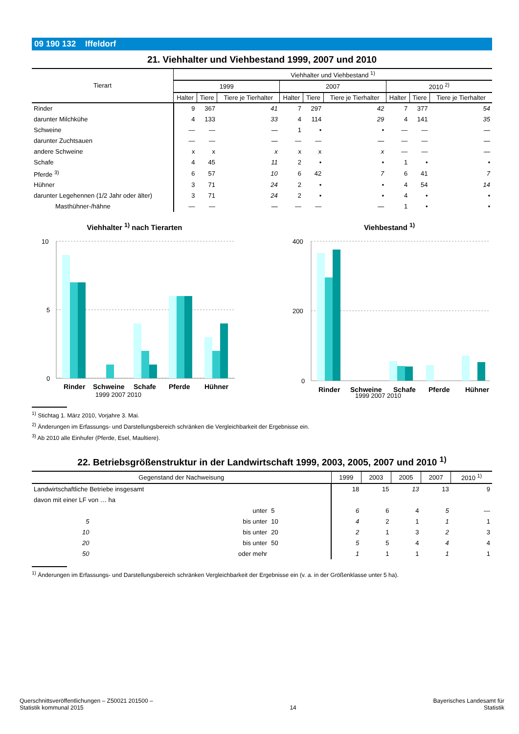09 190 132 Iffeldorf
21. Viehhalter und Viehbestand 1999, 2007 und 2010
| Tierart | Viehhalter und Viehbestand <sup>1)</sup> | | | | | | | | |
| --- | --- | --- | --- | --- | --- | --- | --- | --- | --- |
| | 1999 | | | 2007 | | | 2010 <sup>2)</sup> | | |
| | Halter | Tiere | Tiere je Tierhalter | Halter | Tiere | Tiere je Tierhalter | Halter | Tiere | Tiere je Tierhalter |
| Rinder | 9 | 367 | 41 | 7 | 297 | 42 | 7 | 377 | 54 |
| darunter Milchkühe | 4 | 133 | 33 | 4 | 114 | 29 | 4 | 141 | 35 |
| Schweine | — | — | — | 1 | • | • | — | — | — |
| darunter Zuchtsauen | — | — | — | — | — | — | — | — | — |
| andere Schweine | x | x | x | x | x | x | — | — | — |
| Schafe | 4 | 45 | 11 | 2 | • | • | 1 | • | • |
| Pferde <sup>3)</sup> | 6 | 57 | 10 | 6 | 42 | 7 | 6 | 41 | 7 |
| Hühner | 3 | 71 | 24 | 2 | • | • | 4 | 54 | 14 |
| darunter Legehennen (1/2 Jahr oder älter) | 3 | 71 | 24 | 2 | • | • | 4 | • | • |
| Masthühner-/hähne | — | — | — | — | — | — | 1 | • | • |
Viehhalter <sup>1)</sup> nach Tierarten
10
5
0
Rinder
Schweine
Schafe
Pferde
Hühner
1999 2007 2010
Viehbestand <sup>1)</sup>
400
200
0
Rinder
Schweine
Schafe
Pferde
Hühner
1999 2007 2010
<sup>1)</sup> Stichtag 1. März 2010, Vorjahre 3. Mai.
<sup>2)</sup> Änderungen im Erfassungs- und Darstellungsbereich schränken die Vergleichbarkeit der Ergebnisse ein.
<sup>3)</sup> Ab 2010 alle Einhufer (Pferde, Esel, Maultiere).
22. Betriebsgrößenstruktur in der Landwirtschaft 1999, 2003, 2005, 2007 und 2010 <sup>1)</sup>
| Gegenstand der Nachweisung | | | 1999 | 2003 | 2005 | 2007 | 2010 <sup>1)</sup> |
| --- | --- | --- | --- | --- | --- | --- | --- |
| Landwirtschaftliche Betriebe insgesamt | | | 18 | 15 | 13 | 13 | 9 |
| davon mit einer LF von … ha | | | | | | | |
| | unter | 5 | 6 | 6 | 4 | 5 | — |
| 5 | bis unter | 10 | 4 | 2 | 1 | 1 | 1 |
| 10 | bis unter | 20 | 2 | 1 | 3 | 2 | 3 |
| 20 | bis unter | 50 | 5 | 5 | 4 | 4 | 4 |
| 50 | oder mehr | | 1 | 1 | 1 | 1 | 1 |
<sup>1)</sup> Änderungen im Erfassungs- und Darstellungsbereich schränken Vergleichbarkeit der Ergebnisse ein (v. a. in der Größenklasse unter 5 ha).
Querschnittsveröffentlichungen – Z50021 201500 –
Statistik kommunal 2015
14
Bayerisches Landesamt für
Statistik